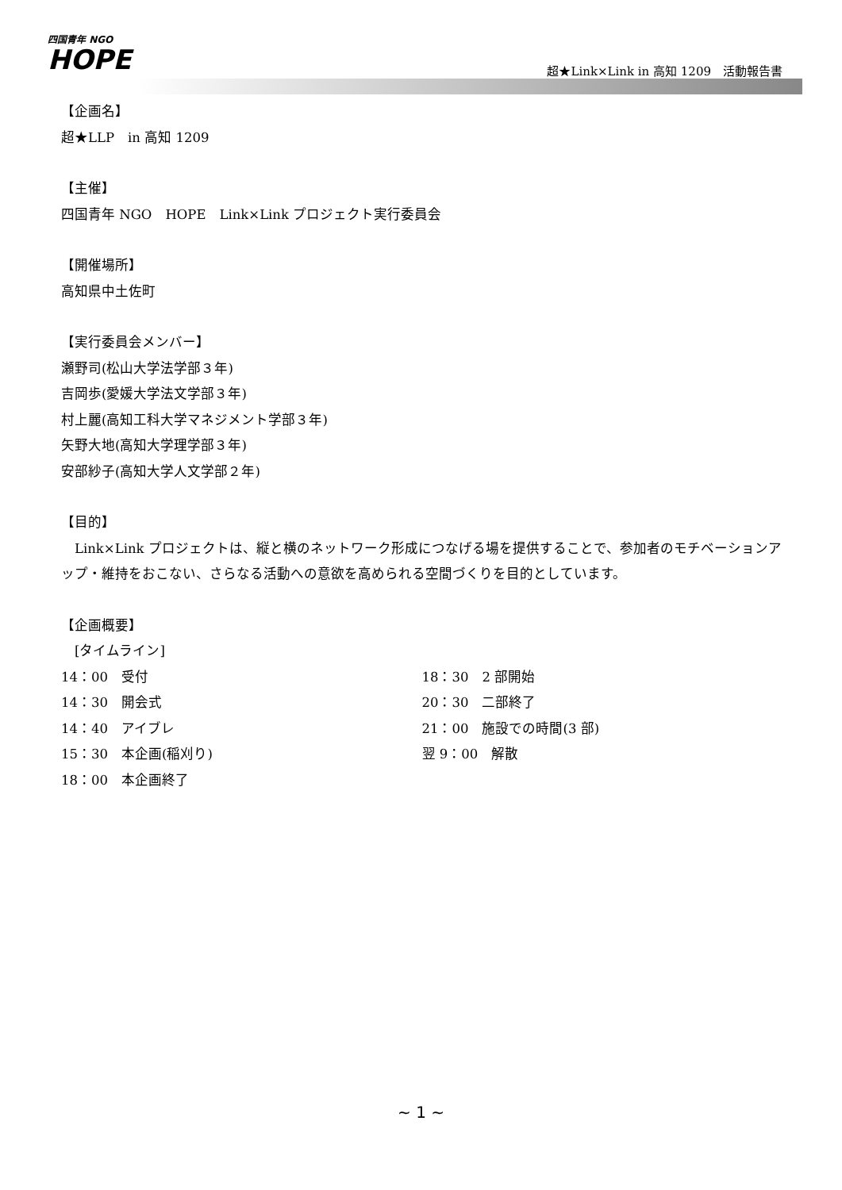四国青年 NGO
HOPE
超★Link×Link in 高知 1209　活動報告書
【企画名】
超★LLP　in 高知 1209
【主催】
四国青年 NGO　HOPE　Link×Link プロジェクト実行委員会
【開催場所】
高知県中土佐町
【実行委員会メンバー】
瀬野司(松山大学法学部３年)
吉岡歩(愛媛大学法文学部３年)
村上麗(高知工科大学マネジメント学部３年)
矢野大地(高知大学理学部３年)
安部紗子(高知大学人文学部２年)
【目的】
　Link×Link プロジェクトは、縦と横のネットワーク形成につなげる場を提供することで、参加者のモチベーションアップ・維持をおこない、さらなる活動への意欲を高められる空間づくりを目的としています。
【企画概要】
　[タイムライン]
14：00　受付
14：30　開会式
14：40　アイブレ
15：30　本企画(稲刈り)
18：00　本企画終了
18：30　2 部開始
20：30　二部終了
21：00　施設での時間(3 部)
翌 9：00　解散
~ 1 ~